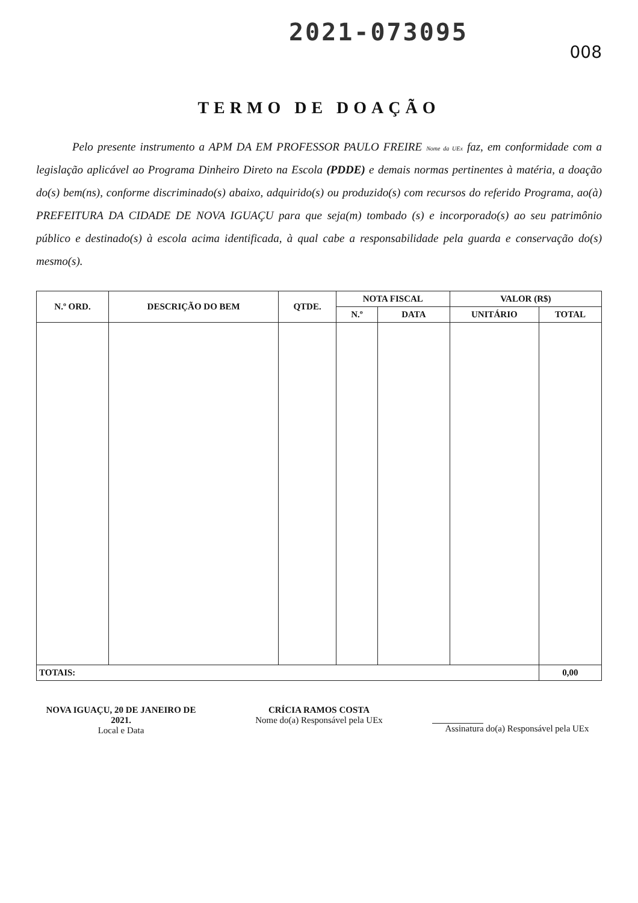2021-073095
008
TERMO DE DOAÇÃO
Pelo presente instrumento a APM DA EM PROFESSOR PAULO FREIRE Nome da UEx faz, em conformidade com a legislação aplicável ao Programa Dinheiro Direto na Escola (PDDE) e demais normas pertinentes à matéria, a doação do(s) bem(ns), conforme discriminado(s) abaixo, adquirido(s) ou produzido(s) com recursos do referido Programa, ao(à) PREFEITURA DA CIDADE DE NOVA IGUAÇU para que seja(m) tombado (s) e incorporado(s) ao seu patrimônio público e destinado(s) à escola acima identificada, à qual cabe a responsabilidade pela guarda e conservação do(s) mesmo(s).
| N.º ORD. | DESCRIÇÃO DO BEM | QTDE. | NOTA FISCAL | | VALOR (R$) | |
| --- | --- | --- | --- | --- | --- | --- |
| | | | N.º | DATA | UNITÁRIO | TOTAL |
| TOTAIS: | | | | | | 0,00 |
NOVA IGUAÇU, 20 DE JANEIRO DE 2021.
Local e Data
CRÍCIA RAMOS COSTA
Nome do(a) Responsável pela UEx
Assinatura do(a) Responsável pela UEx